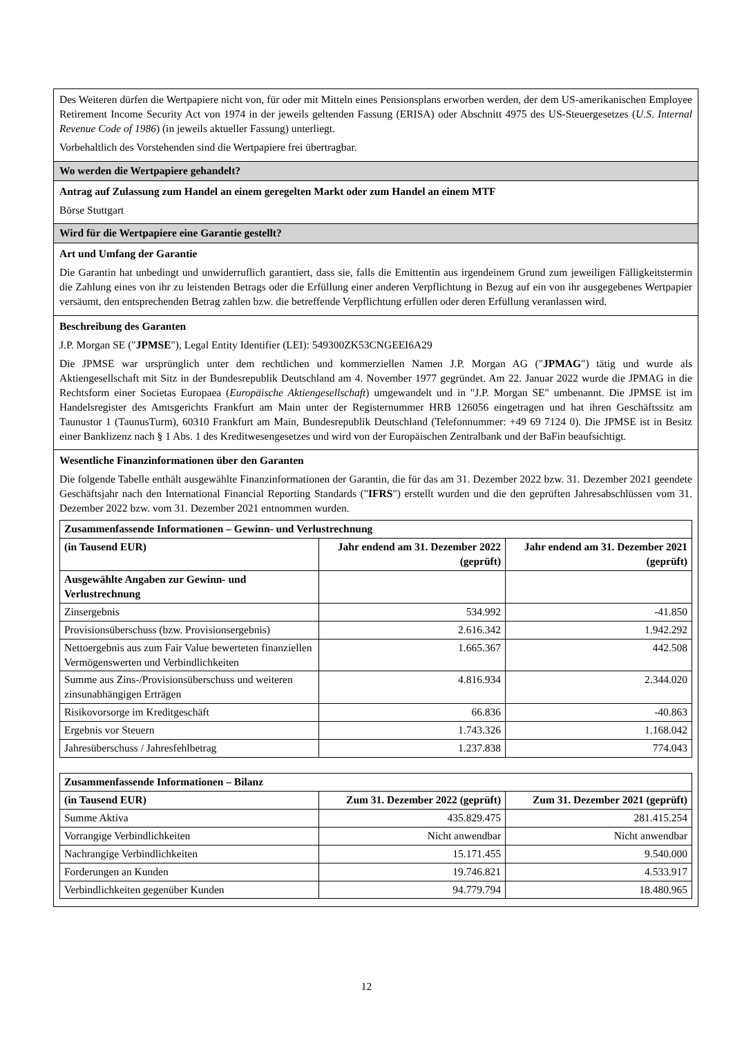Des Weiteren dürfen die Wertpapiere nicht von, für oder mit Mitteln eines Pensionsplans erworben werden, der dem US-amerikanischen Employee Retirement Income Security Act von 1974 in der jeweils geltenden Fassung (ERISA) oder Abschnitt 4975 des US-Steuergesetzes (U.S. Internal Revenue Code of 1986) (in jeweils aktueller Fassung) unterliegt.
Vorbehaltlich des Vorstehenden sind die Wertpapiere frei übertragbar.
Wo werden die Wertpapiere gehandelt?
Antrag auf Zulassung zum Handel an einem geregelten Markt oder zum Handel an einem MTF
Börse Stuttgart
Wird für die Wertpapiere eine Garantie gestellt?
Art und Umfang der Garantie
Die Garantin hat unbedingt und unwiderruflich garantiert, dass sie, falls die Emittentin aus irgendeinem Grund zum jeweiligen Fälligkeitstermin die Zahlung eines von ihr zu leistenden Betrags oder die Erfüllung einer anderen Verpflichtung in Bezug auf ein von ihr ausgegebenes Wertpapier versäumt, den entsprechenden Betrag zahlen bzw. die betreffende Verpflichtung erfüllen oder deren Erfüllung veranlassen wird.
Beschreibung des Garanten
J.P. Morgan SE ("JPMSE"), Legal Entity Identifier (LEI): 549300ZK53CNGEEI6A29
Die JPMSE war ursprünglich unter dem rechtlichen und kommerziellen Namen J.P. Morgan AG ("JPMAG") tätig und wurde als Aktiengesellschaft mit Sitz in der Bundesrepublik Deutschland am 4. November 1977 gegründet. Am 22. Januar 2022 wurde die JPMAG in die Rechtsform einer Societas Europaea (Europäische Aktiengesellschaft) umgewandelt und in "J.P. Morgan SE" umbenannt. Die JPMSE ist im Handelsregister des Amtsgerichts Frankfurt am Main unter der Registernummer HRB 126056 eingetragen und hat ihren Geschäftssitz am Taunustor 1 (TaunusTurm), 60310 Frankfurt am Main, Bundesrepublik Deutschland (Telefonnummer: +49 69 7124 0). Die JPMSE ist in Besitz einer Banklizenz nach § 1 Abs. 1 des Kreditwesengesetzes und wird von der Europäischen Zentralbank und der BaFin beaufsichtigt.
Wesentliche Finanzinformationen über den Garanten
Die folgende Tabelle enthält ausgewählte Finanzinformationen der Garantin, die für das am 31. Dezember 2022 bzw. 31. Dezember 2021 geendete Geschäftsjahr nach den International Financial Reporting Standards ("IFRS") erstellt wurden und die den geprüften Jahresabschlüssen vom 31. Dezember 2022 bzw. vom 31. Dezember 2021 entnommen wurden.
| Zusammenfassende Informationen – Gewinn- und Verlustrechnung | | |
| --- | --- | --- |
| (in Tausend EUR) | Jahr endend am 31. Dezember 2022 (geprüft) | Jahr endend am 31. Dezember 2021 (geprüft) |
| Ausgewählte Angaben zur Gewinn- und Verlustrechnung | | |
| Zinsergebnis | 534.992 | -41.850 |
| Provisionsüberschuss (bzw. Provisionsergebnis) | 2.616.342 | 1.942.292 |
| Nettoergebnis aus zum Fair Value bewerteten finanziellen Vermögenswerten und Verbindlichkeiten | 1.665.367 | 442.508 |
| Summe aus Zins-/Provisionsüberschuss und weiteren zinsunabhängigen Erträgen | 4.816.934 | 2.344.020 |
| Risikovorsorge im Kreditgeschäft | 66.836 | -40.863 |
| Ergebnis vor Steuern | 1.743.326 | 1.168.042 |
| Jahresüberschuss / Jahresfehlbetrag | 1.237.838 | 774.043 |
| Zusammenfassende Informationen – Bilanz | | |
| --- | --- | --- |
| (in Tausend EUR) | Zum 31. Dezember 2022 (geprüft) | Zum 31. Dezember 2021 (geprüft) |
| Summe Aktiva | 435.829.475 | 281.415.254 |
| Vorrangige Verbindlichkeiten | Nicht anwendbar | Nicht anwendbar |
| Nachrangige Verbindlichkeiten | 15.171.455 | 9.540.000 |
| Forderungen an Kunden | 19.746.821 | 4.533.917 |
| Verbindlichkeiten gegenüber Kunden | 94.779.794 | 18.480.965 |
12